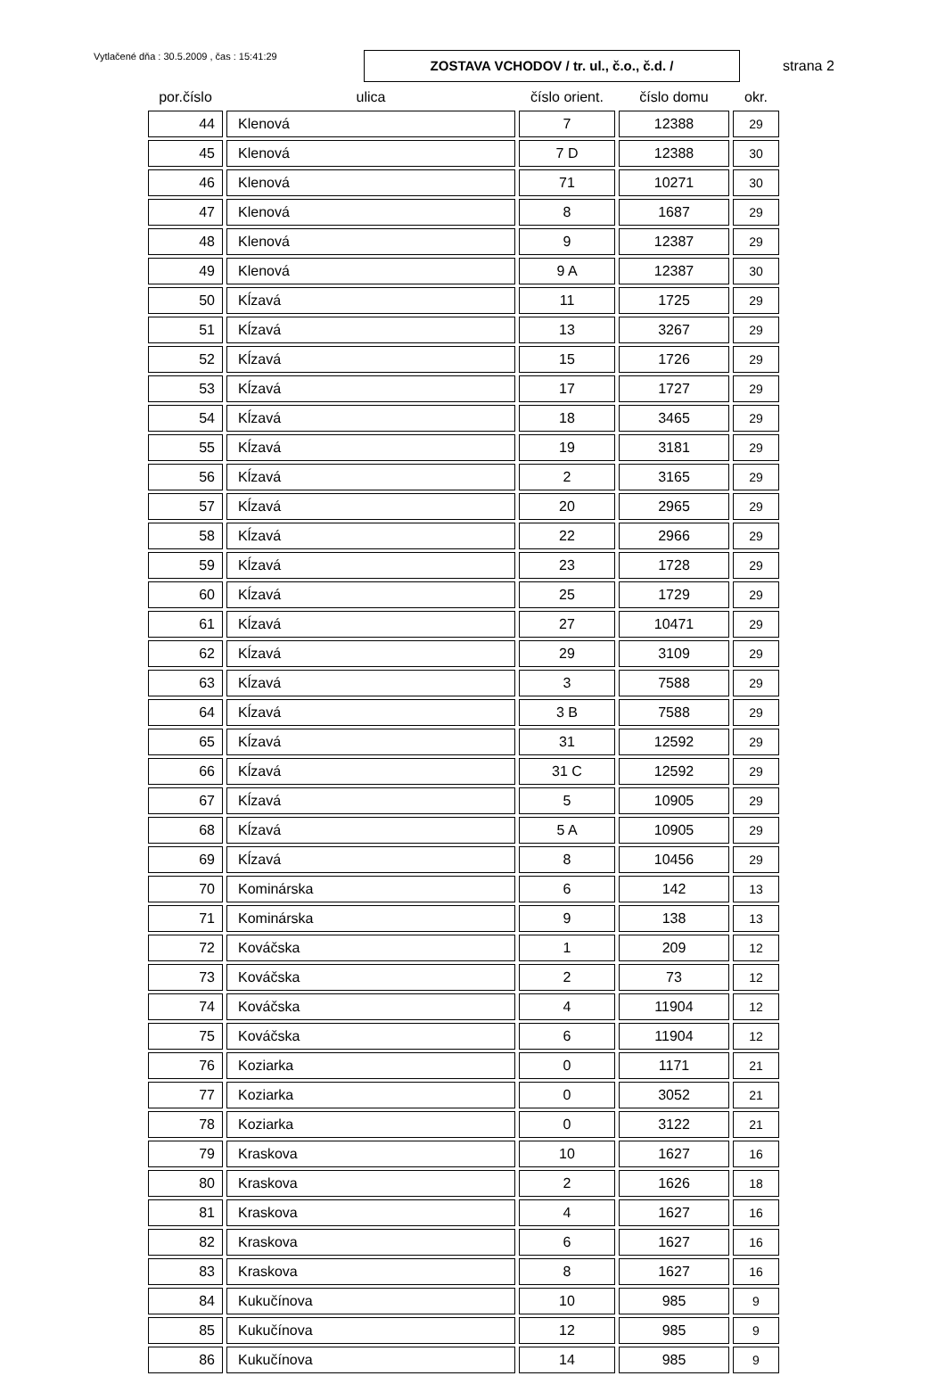Vytlačené dňa : 30.5.2009 , čas : 15:41:29
ZOSTAVA VCHODOV / tr. ul., č.o., č.d. /
strana 2
| por.číslo | ulica | číslo orient. | číslo domu | okr. |
| --- | --- | --- | --- | --- |
| 44 | Klenová | 7 | 12388 | 29 |
| 45 | Klenová | 7 D | 12388 | 30 |
| 46 | Klenová | 71 | 10271 | 30 |
| 47 | Klenová | 8 | 1687 | 29 |
| 48 | Klenová | 9 | 12387 | 29 |
| 49 | Klenová | 9 A | 12387 | 30 |
| 50 | Kĺzavá | 11 | 1725 | 29 |
| 51 | Kĺzavá | 13 | 3267 | 29 |
| 52 | Kĺzavá | 15 | 1726 | 29 |
| 53 | Kĺzavá | 17 | 1727 | 29 |
| 54 | Kĺzavá | 18 | 3465 | 29 |
| 55 | Kĺzavá | 19 | 3181 | 29 |
| 56 | Kĺzavá | 2 | 3165 | 29 |
| 57 | Kĺzavá | 20 | 2965 | 29 |
| 58 | Kĺzavá | 22 | 2966 | 29 |
| 59 | Kĺzavá | 23 | 1728 | 29 |
| 60 | Kĺzavá | 25 | 1729 | 29 |
| 61 | Kĺzavá | 27 | 10471 | 29 |
| 62 | Kĺzavá | 29 | 3109 | 29 |
| 63 | Kĺzavá | 3 | 7588 | 29 |
| 64 | Kĺzavá | 3 B | 7588 | 29 |
| 65 | Kĺzavá | 31 | 12592 | 29 |
| 66 | Kĺzavá | 31 C | 12592 | 29 |
| 67 | Kĺzavá | 5 | 10905 | 29 |
| 68 | Kĺzavá | 5 A | 10905 | 29 |
| 69 | Kĺzavá | 8 | 10456 | 29 |
| 70 | Kominárska | 6 | 142 | 13 |
| 71 | Kominárska | 9 | 138 | 13 |
| 72 | Kováčska | 1 | 209 | 12 |
| 73 | Kováčska | 2 | 73 | 12 |
| 74 | Kováčska | 4 | 11904 | 12 |
| 75 | Kováčska | 6 | 11904 | 12 |
| 76 | Koziarka | 0 | 1171 | 21 |
| 77 | Koziarka | 0 | 3052 | 21 |
| 78 | Koziarka | 0 | 3122 | 21 |
| 79 | Kraskova | 10 | 1627 | 16 |
| 80 | Kraskova | 2 | 1626 | 18 |
| 81 | Kraskova | 4 | 1627 | 16 |
| 82 | Kraskova | 6 | 1627 | 16 |
| 83 | Kraskova | 8 | 1627 | 16 |
| 84 | Kukučínova | 10 | 985 | 9 |
| 85 | Kukučínova | 12 | 985 | 9 |
| 86 | Kukučínova | 14 | 985 | 9 |